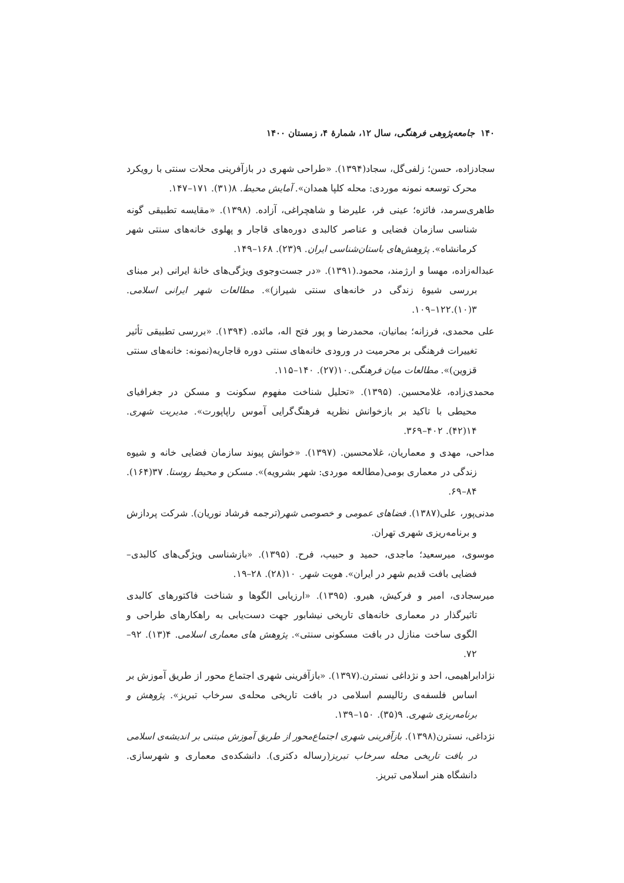۱۴۰ جامعه‌پژوهی فرهنگی، سال ۱۲، شمارهٔ ۴، زمستان ۱۴۰۰
سجادزاده، حسن؛ زلفی‌گل، سجاد(۱۳۹۴). «طراحی شهری در بازآفرینی محلات سنتی با رویکرد محرک توسعه نمونه موردی: محله کلپا همدان». آمایش محیط. ۸(۳۱). ۱۷۱–۱۴۷.
طاهری‌سرمد، فائزه؛ عینی فر، علیرضا و شاهچراغی، آزاده. (۱۳۹۸). «مقایسه تطبیقی گونه شناسی سازمان فضایی و عناصر کالبدی دوره‌های قاجار و پهلوی خانه‌های سنتی شهر کرمانشاه». پژوهش‌های باستان‌شناسی ایران. ۹(۲۳). ۱۶۸–۱۴۹.
عبداله‌زاده، مهسا و ارژمند، محمود.(۱۳۹۱). «در جست‌وجوی ویژگی‌های خانهٔ ایرانی (بر مبنای بررسی شیوهٔ زندگی در خانه‌های سنتی شیراز)». مطالعات شهر ایرانی اسلامی. ۳(۱۰).۱۲۲–۱۰۹.
علی محمدی، فرزانه؛ بمانیان، محمدرضا و پور فتح اله، مائده. (۱۳۹۴). «بررسی تطبیقی تأثیر تغییرات فرهنگی بر محرمیت در ورودی خانه‌های سنتی دوره قاجاریه(نمونه: خانه‌های سنتی قزوین)». مطالعات میان فرهنگی.۱۰(۲۷). ۱۴۰–۱۱۵.
محمدی‌زاده، غلامحسین. (۱۳۹۵). «تحلیل شناخت مفهوم سکونت و مسکن در جغرافیای محیطی با تاکید بر بازخوانش نظریه فرهنگ‌گرایی آموس راپاپورت». مدیریت شهری. ۱۴(۴۲). ۴۰۲–۳۶۹.
مداحی، مهدی و معماریان، غلامحسین. (۱۳۹۷). «خوانش پیوند سازمان فضایی خانه و شیوه زندگی در معماری بومی(مطالعه موردی: شهر بشرویه)». مسکن و محیط روستا. ۳۷(۱۶۴). ۸۴–۶۹.
مدنی‌پور، علی(۱۳۸۷). فضاهای عمومی و خصوصی شهر(ترجمه فرشاد نوریان). شرکت پردازش و برنامه‌ریزی شهری تهران.
موسوی، میرسعید؛ ماجدی، حمید و حبیب، فرح. (۱۳۹۵). «بازشناسی ویژگی‌های کالبدی– فضایی بافت قدیم شهر در ایران». هویت شهر. ۱۰(۲۸). ۲۸–۱۹.
میرسجادی، امیر و فرکیش، هیرو. (۱۳۹۵). «ارزیابی الگوها و شناخت فاکتورهای کالبدی تاثیرگذار در معماری خانه‌های تاریخی نیشابور جهت دست‌یابی به راهکارهای طراحی و الگوی ساخت منازل در بافت مسکونی سنتی». پژوهش های معماری اسلامی. ۴(۱۳). ۹۲–۷۲.
نژادابراهیمی، احد و نژداغی نسترن.(۱۳۹۷). «بازآفرینی شهری اجتماع محور از طریق آموزش بر اساس فلسفه‌ی رئالیسم اسلامی در بافت تاریخی محله‌ی سرخاب تبریز». پژوهش و برنامه‌ریزی شهری. ۹(۳۵). ۱۵۰–۱۳۹.
نژداغی، نسترن(۱۳۹۸). بازآفرینی شهری اجتماع‌محور از طریق آموزش مبتنی بر اندیشه‌ی اسلامی در بافت تاریخی محله سرخاب تبریز(رساله دکتری). دانشکده‌ی معماری و شهرسازی. دانشگاه هنر اسلامی تبریز.